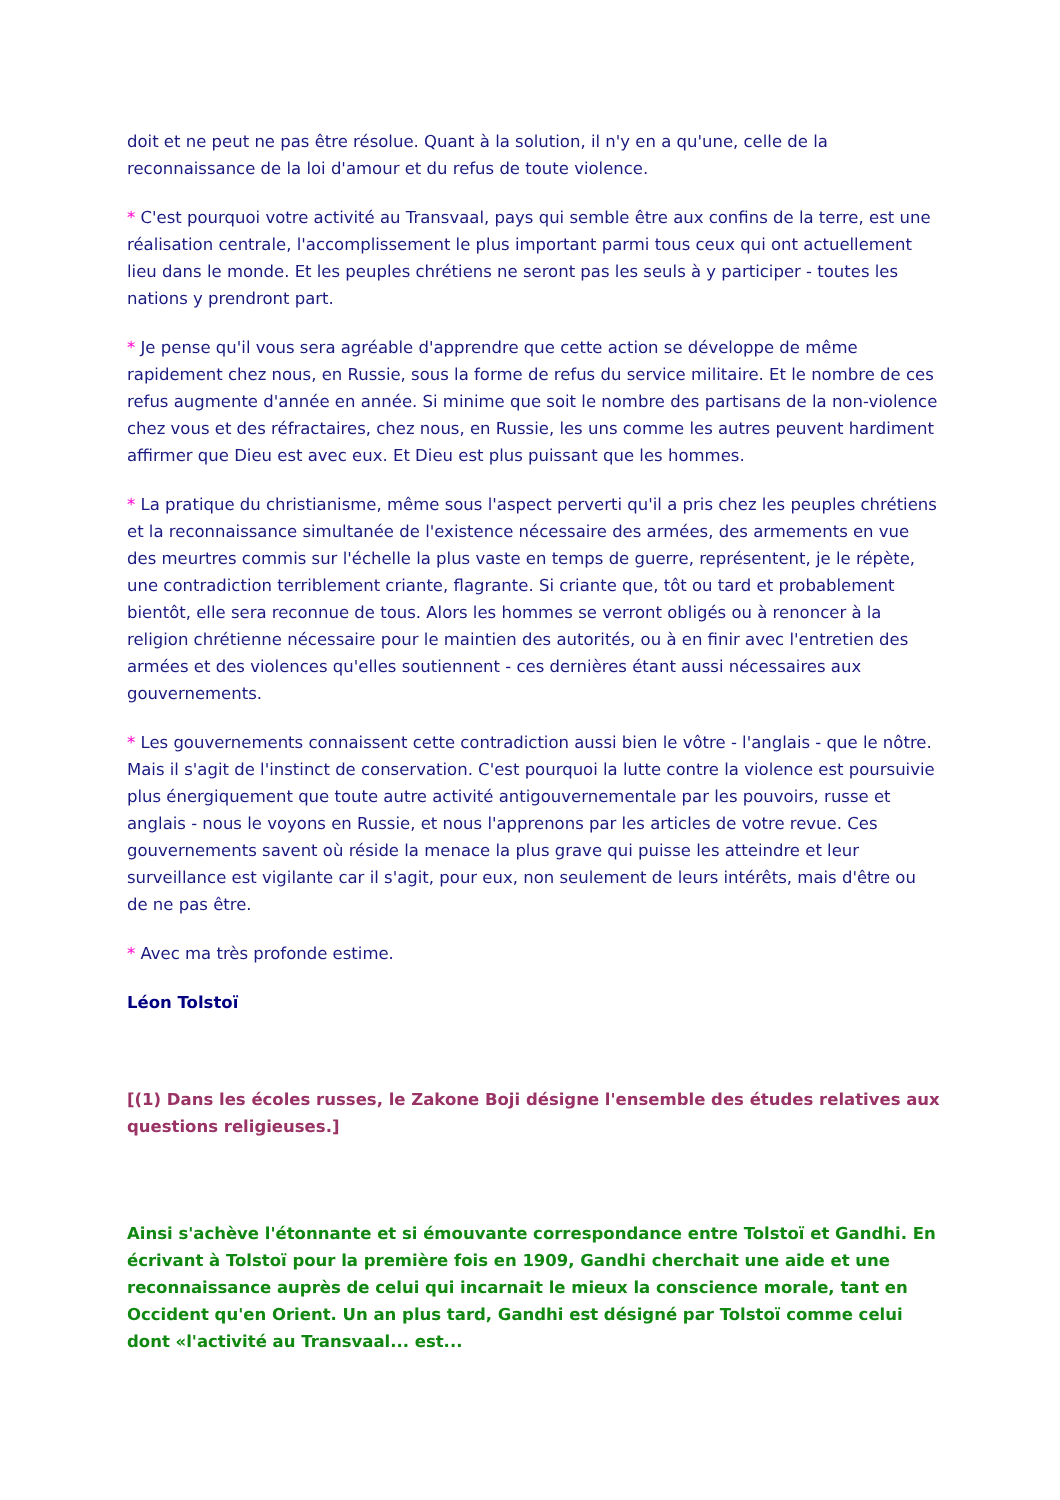doit et ne peut ne pas être résolue. Quant à la solution, il n'y en a qu'une, celle de la reconnaissance de la loi d'amour et du refus de toute violence.
* C'est pourquoi votre activité au Transvaal, pays qui semble être aux confins de la terre, est une réalisation centrale, l'accomplissement le plus important parmi tous ceux qui ont actuellement lieu dans le monde. Et les peuples chrétiens ne seront pas les seuls à y participer - toutes les nations y prendront part.
* Je pense qu'il vous sera agréable d'apprendre que cette action se développe de même rapidement chez nous, en Russie, sous la forme de refus du service militaire. Et le nombre de ces refus augmente d'année en année. Si minime que soit le nombre des partisans de la non-violence chez vous et des réfractaires, chez nous, en Russie, les uns comme les autres peuvent hardiment affirmer que Dieu est avec eux. Et Dieu est plus puissant que les hommes.
* La pratique du christianisme, même sous l'aspect perverti qu'il a pris chez les peuples chrétiens et la reconnaissance simultanée de l'existence nécessaire des armées, des armements en vue des meurtres commis sur l'échelle la plus vaste en temps de guerre, représentent, je le répète, une contradiction terriblement criante, flagrante. Si criante que, tôt ou tard et probablement bientôt, elle sera reconnue de tous. Alors les hommes se verront obligés ou à renoncer à la religion chrétienne nécessaire pour le maintien des autorités, ou à en finir avec l'entretien des armées et des violences qu'elles soutiennent - ces dernières étant aussi nécessaires aux gouvernements.
* Les gouvernements connaissent cette contradiction aussi bien le vôtre - l'anglais - que le nôtre. Mais il s'agit de l'instinct de conservation. C'est pourquoi la lutte contre la violence est poursuivie plus énergiquement que toute autre activité antigouvernementale par les pouvoirs, russe et anglais - nous le voyons en Russie, et nous l'apprenons par les articles de votre revue. Ces gouvernements savent où réside la menace la plus grave qui puisse les atteindre et leur surveillance est vigilante car il s'agit, pour eux, non seulement de leurs intérêts, mais d'être ou de ne pas être.
* Avec ma très profonde estime.
Léon Tolstoï
[(1) Dans les écoles russes, le Zakone Boji désigne l'ensemble des études relatives aux questions religieuses.]
Ainsi s'achève l'étonnante et si émouvante correspondance entre Tolstoï et Gandhi. En écrivant à Tolstoï pour la première fois en 1909, Gandhi cherchait une aide et une reconnaissance auprès de celui qui incarnait le mieux la conscience morale, tant en Occident qu'en Orient. Un an plus tard, Gandhi est désigné par Tolstoï comme celui dont «l'activité au Transvaal... est...